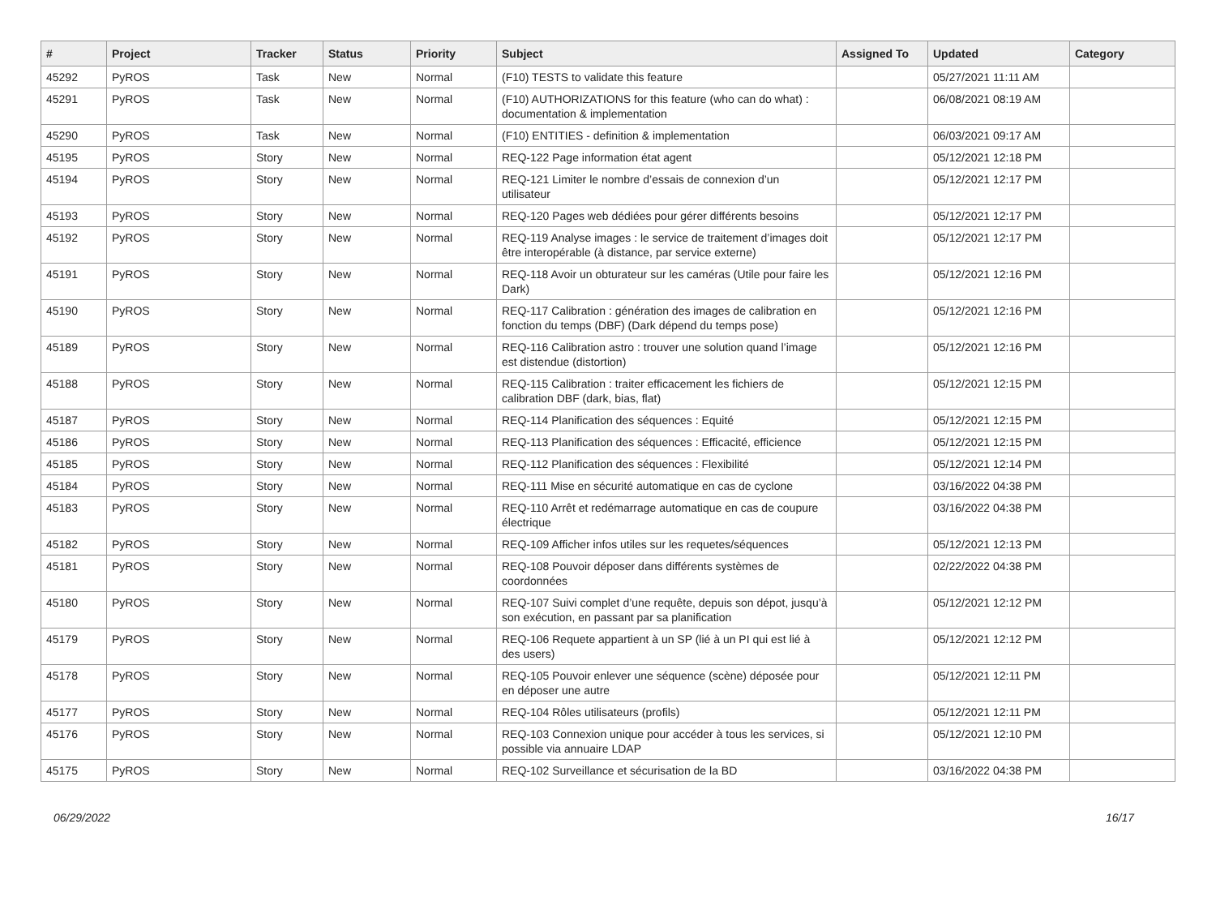| # | Project | Tracker | Status | Priority | Subject | Assigned To | Updated | Category |
| --- | --- | --- | --- | --- | --- | --- | --- | --- |
| 45292 | PyROS | Task | New | Normal | (F10) TESTS to validate this feature | | 05/27/2021 11:11 AM | |
| 45291 | PyROS | Task | New | Normal | (F10) AUTHORIZATIONS for this feature (who can do what) : documentation & implementation | | 06/08/2021 08:19 AM | |
| 45290 | PyROS | Task | New | Normal | (F10) ENTITIES - definition & implementation | | 06/03/2021 09:17 AM | |
| 45195 | PyROS | Story | New | Normal | REQ-122 Page information état agent | | 05/12/2021 12:18 PM | |
| 45194 | PyROS | Story | New | Normal | REQ-121 Limiter le nombre d’essais de connexion d’un utilisateur | | 05/12/2021 12:17 PM | |
| 45193 | PyROS | Story | New | Normal | REQ-120 Pages web dédiées pour gérer différents besoins | | 05/12/2021 12:17 PM | |
| 45192 | PyROS | Story | New | Normal | REQ-119 Analyse images : le service de traitement d’images doit être interopérable (à distance, par service externe) | | 05/12/2021 12:17 PM | |
| 45191 | PyROS | Story | New | Normal | REQ-118 Avoir un obturateur sur les caméras (Utile pour faire les Dark) | | 05/12/2021 12:16 PM | |
| 45190 | PyROS | Story | New | Normal | REQ-117 Calibration : génération des images de calibration en fonction du temps (DBF) (Dark dépend du temps pose) | | 05/12/2021 12:16 PM | |
| 45189 | PyROS | Story | New | Normal | REQ-116 Calibration astro : trouver une solution quand l’image est distendue (distortion) | | 05/12/2021 12:16 PM | |
| 45188 | PyROS | Story | New | Normal | REQ-115 Calibration : traiter efficacement les fichiers de calibration DBF (dark, bias, flat) | | 05/12/2021 12:15 PM | |
| 45187 | PyROS | Story | New | Normal | REQ-114 Planification des séquences : Equité | | 05/12/2021 12:15 PM | |
| 45186 | PyROS | Story | New | Normal | REQ-113 Planification des séquences : Efficacité, efficience | | 05/12/2021 12:15 PM | |
| 45185 | PyROS | Story | New | Normal | REQ-112 Planification des séquences : Flexibilité | | 05/12/2021 12:14 PM | |
| 45184 | PyROS | Story | New | Normal | REQ-111 Mise en sécurité automatique en cas de cyclone | | 03/16/2022 04:38 PM | |
| 45183 | PyROS | Story | New | Normal | REQ-110 Arrêt et redémarrage automatique en cas de coupure électrique | | 03/16/2022 04:38 PM | |
| 45182 | PyROS | Story | New | Normal | REQ-109 Afficher infos utiles sur les requetes/séquences | | 05/12/2021 12:13 PM | |
| 45181 | PyROS | Story | New | Normal | REQ-108 Pouvoir déposer dans différents systèmes de coordonnées | | 02/22/2022 04:38 PM | |
| 45180 | PyROS | Story | New | Normal | REQ-107 Suivi complet d’une requête, depuis son dépot, jusqu’à son exécution, en passant par sa planification | | 05/12/2021 12:12 PM | |
| 45179 | PyROS | Story | New | Normal | REQ-106 Requete appartient à un SP (lié à un PI qui est lié à des users) | | 05/12/2021 12:12 PM | |
| 45178 | PyROS | Story | New | Normal | REQ-105 Pouvoir enlever une séquence (scène) déposée pour en déposer une autre | | 05/12/2021 12:11 PM | |
| 45177 | PyROS | Story | New | Normal | REQ-104 Rôles utilisateurs (profils) | | 05/12/2021 12:11 PM | |
| 45176 | PyROS | Story | New | Normal | REQ-103 Connexion unique pour accéder à tous les services, si possible via annuaire LDAP | | 05/12/2021 12:10 PM | |
| 45175 | PyROS | Story | New | Normal | REQ-102 Surveillance et sécurisation de la BD | | 03/16/2022 04:38 PM | |
06/29/2022 16/17